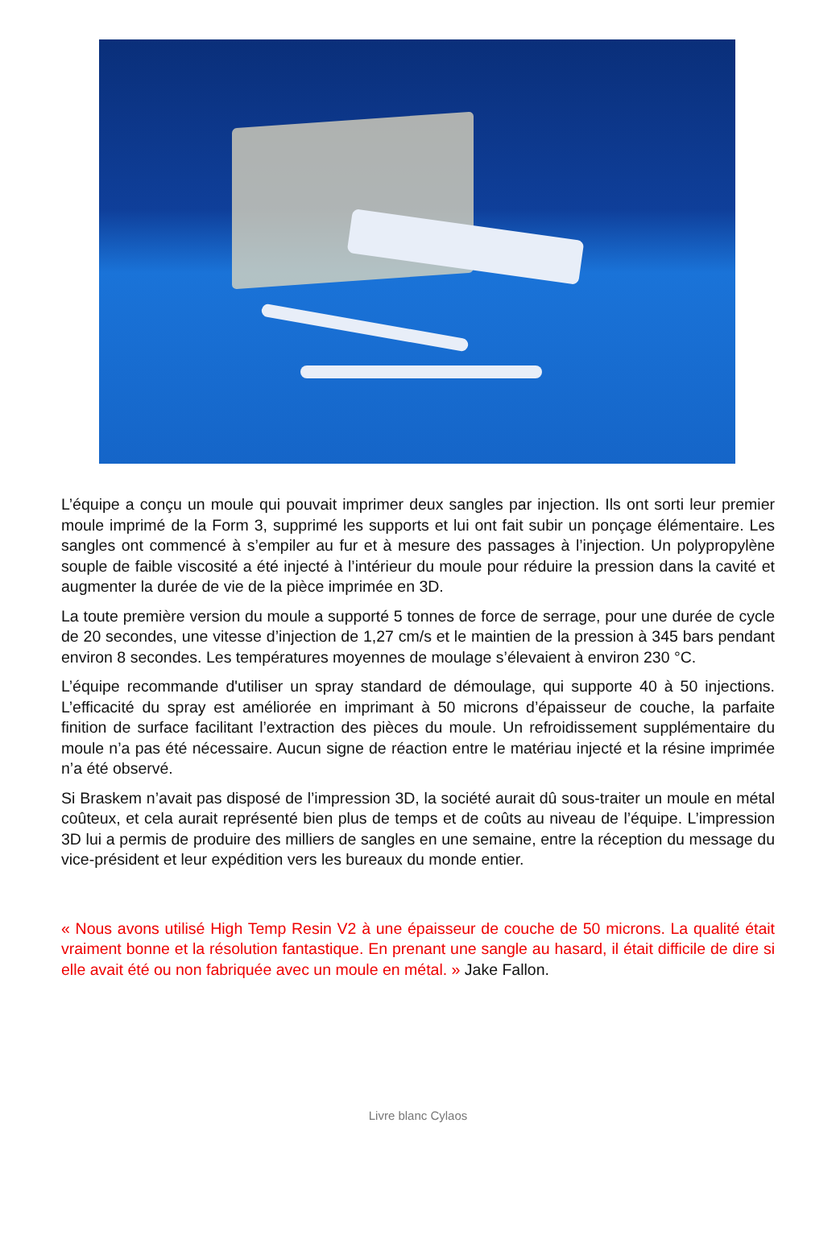L’équipe a conçu un moule qui pouvait imprimer deux sangles par injection. Ils ont sorti leur premier moule imprimé de la Form 3, supprimé les supports et lui ont fait subir un ponçage élémentaire. Les sangles ont commencé à s’empiler au fur et à mesure des passages à l’injection. Un polypropylène souple de faible viscosité a été injecté à l’intérieur du moule pour réduire la pression dans la cavité et augmenter la durée de vie de la pièce imprimée en 3D.
La toute première version du moule a supporté 5 tonnes de force de serrage, pour une durée de cycle de 20 secondes, une vitesse d’injection de 1,27 cm/s et le maintien de la pression à 345 bars pendant environ 8 secondes. Les températures moyennes de moulage s’élevaient à environ 230 °C.
L’équipe recommande d'utiliser un spray standard de démoulage, qui supporte 40 à 50 injections. L’efficacité du spray est améliorée en imprimant à 50 microns d’épaisseur de couche, la parfaite finition de surface facilitant l’extraction des pièces du moule. Un refroidissement supplémentaire du moule n’a pas été nécessaire. Aucun signe de réaction entre le matériau injecté et la résine imprimée n’a été observé.
Si Braskem n’avait pas disposé de l’impression 3D, la société aurait dû sous-traiter un moule en métal coûteux, et cela aurait représenté bien plus de temps et de coûts au niveau de l’équipe. L’impression 3D lui a permis de produire des milliers de sangles en une semaine, entre la réception du message du vice-président et leur expédition vers les bureaux du monde entier.
« Nous avons utilisé High Temp Resin V2 à une épaisseur de couche de 50 microns. La qualité était vraiment bonne et la résolution fantastique. En prenant une sangle au hasard, il était difficile de dire si elle avait été ou non fabriquée avec un moule en métal. » Jake Fallon.
Livre blanc Cylaos